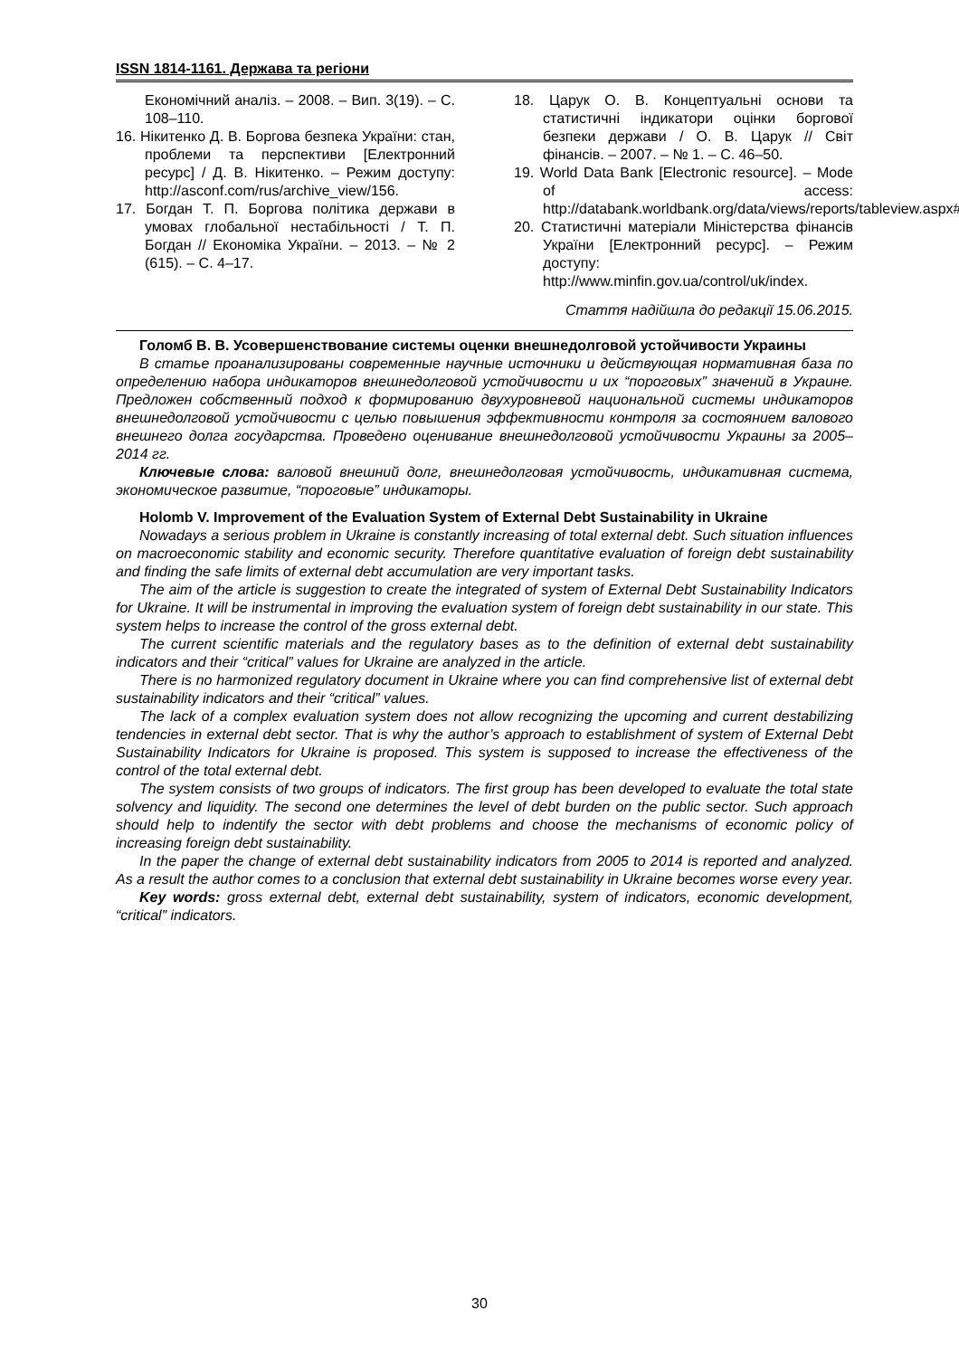ISSN 1814-1161. Держава та регіони
Економічний аналіз. – 2008. – Вип. 3(19). – С. 108–110.
16. Нікитенко Д. В. Боргова безпека України: стан, проблеми та перспективи [Електронний ресурс] / Д. В. Нікитенко. – Режим доступу: http://asconf.com/rus/archive_view/156.
17. Богдан Т. П. Боргова політика держави в умовах глобальної нестабільності / Т. П. Богдан // Економіка України. – 2013. – № 2 (615). – С. 4–17.
18. Царук О. В. Концептуальні основи та статистичні індикатори оцінки боргової безпеки держави / О. В. Царук // Світ фінансів. – 2007. – № 1. – С. 46–50.
19. World Data Bank [Electronic resource]. – Mode of access: http://databank.worldbank.org/data/views/reports/tableview.aspx#.
20. Статистичні матеріали Міністерства фінансів України [Електронний ресурс]. – Режим доступу: http://www.minfin.gov.ua/control/uk/index.
Стаття надійшла до редакції 15.06.2015.
Голомб В. В. Усовершенствование системы оценки внешнедолговой устойчивости Украины
В статье проанализированы современные научные источники и действующая нормативная база по определению набора индикаторов внешнедолговой устойчивости и их “пороговых” значений в Украине. Предложен собственный подход к формированию двухуровневой национальной системы индикаторов внешнедолговой устойчивости с целью повышения эффективности контроля за состоянием валового внешнего долга государства. Проведено оценивание внешнедолговой устойчивости Украины за 2005–2014 гг.
Ключевые слова: валовой внешний долг, внешнедолговая устойчивость, индикативная система, экономическое развитие, “пороговые” индикаторы.
Holomb V. Improvement of the Evaluation System of External Debt Sustainability in Ukraine
Nowadays a serious problem in Ukraine is constantly increasing of total external debt. Such situation influences on macroeconomic stability and economic security. Therefore quantitative evaluation of foreign debt sustainability and finding the safe limits of external debt accumulation are very important tasks.
The aim of the article is suggestion to create the integrated of system of External Debt Sustainability Indicators for Ukraine. It will be instrumental in improving the evaluation system of foreign debt sustainability in our state. This system helps to increase the control of the gross external debt.
The current scientific materials and the regulatory bases as to the definition of external debt sustainability indicators and their “critical” values for Ukraine are analyzed in the article.
There is no harmonized regulatory document in Ukraine where you can find comprehensive list of external debt sustainability indicators and their “critical” values.
The lack of a complex evaluation system does not allow recognizing the upcoming and current destabilizing tendencies in external debt sector. That is why the author’s approach to establishment of system of External Debt Sustainability Indicators for Ukraine is proposed. This system is supposed to increase the effectiveness of the control of the total external debt.
The system consists of two groups of indicators. The first group has been developed to evaluate the total state solvency and liquidity. The second one determines the level of debt burden on the public sector. Such approach should help to indentify the sector with debt problems and choose the mechanisms of economic policy of increasing foreign debt sustainability.
In the paper the change of external debt sustainability indicators from 2005 to 2014 is reported and analyzed. As a result the author comes to a conclusion that external debt sustainability in Ukraine becomes worse every year.
Key words: gross external debt, external debt sustainability, system of indicators, economic development, “critical” indicators.
30